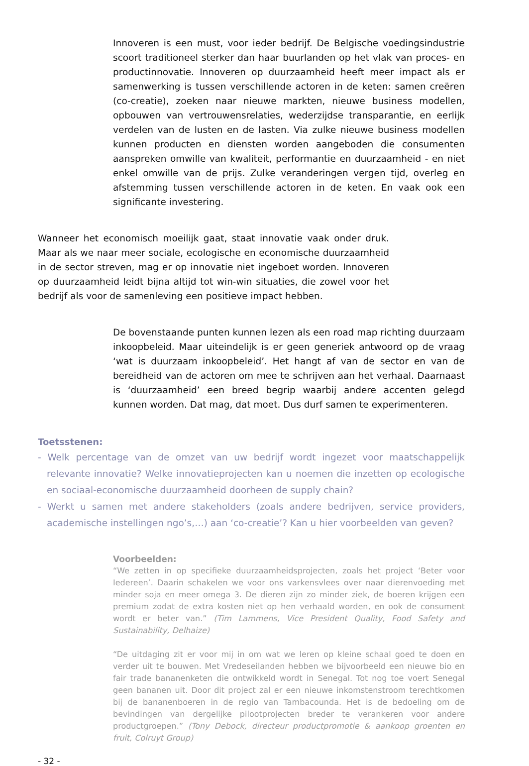Innoveren is een must, voor ieder bedrijf. De Belgische voedingsindustrie scoort traditioneel sterker dan haar buurlanden op het vlak van proces- en productinnovatie. Innoveren op duurzaamheid heeft meer impact als er samenwerking is tussen verschillende actoren in de keten: samen creëren (co-creatie), zoeken naar nieuwe markten, nieuwe business modellen, opbouwen van vertrouwensrelaties, wederzijdse transparantie, en eerlijk verdelen van de lusten en de lasten. Via zulke nieuwe business modellen kunnen producten en diensten worden aangeboden die consumenten aanspreken omwille van kwaliteit, performantie en duurzaamheid - en niet enkel omwille van de prijs. Zulke veranderingen vergen tijd, overleg en afstemming tussen verschillende actoren in de keten. En vaak ook een significante investering.
Wanneer het economisch moeilijk gaat, staat innovatie vaak onder druk. Maar als we naar meer sociale, ecologische en economische duurzaamheid in de sector streven, mag er op innovatie niet ingeboet worden. Innoveren op duurzaamheid leidt bijna altijd tot win-win situaties, die zowel voor het bedrijf als voor de samenleving een positieve impact hebben.
De bovenstaande punten kunnen lezen als een road map richting duurzaam inkoopbeleid. Maar uiteindelijk is er geen generiek antwoord op de vraag ‘wat is duurzaam inkoopbeleid’. Het hangt af van de sector en van de bereidheid van de actoren om mee te schrijven aan het verhaal. Daarnaast is ‘duurzaamheid’ een breed begrip waarbij andere accenten gelegd kunnen worden. Dat mag, dat moet. Dus durf samen te experimenteren.
Toetsstenen:
- Welk percentage van de omzet van uw bedrijf wordt ingezet voor maatschappelijk relevante innovatie? Welke innovatieprojecten kan u noemen die inzetten op ecologische en sociaal-economische duurzaamheid doorheen de supply chain?
- Werkt u samen met andere stakeholders (zoals andere bedrijven, service providers, academische instellingen ngo’s,…) aan ‘co-creatie’? Kan u hier voorbeelden van geven?
Voorbeelden:
“We zetten in op specifieke duurzaamheidsprojecten, zoals het project ‘Beter voor Iedereen’. Daarin schakelen we voor ons varkensvlees over naar dierenvoeding met minder soja en meer omega 3. De dieren zijn zo minder ziek, de boeren krijgen een premium zodat de extra kosten niet op hen verhaald worden, en ook de consument wordt er beter van.” (Tim Lammens, Vice President Quality, Food Safety and Sustainability, Delhaize)
“De uitdaging zit er voor mij in om wat we leren op kleine schaal goed te doen en verder uit te bouwen. Met Vredeseilanden hebben we bijvoorbeeld een nieuwe bio en fair trade bananenketen die ontwikkeld wordt in Senegal. Tot nog toe voert Senegal geen bananen uit. Door dit project zal er een nieuwe inkomstenstroom terechtkomen bij de bananenboeren in de regio van Tambacounda. Het is de bedoeling om de bevindingen van dergelijke pilootprojecten breder te verankeren voor andere productgroepen.” (Tony Debock, directeur productpromotie & aankoop groenten en fruit, Colruyt Group)
- 32 -